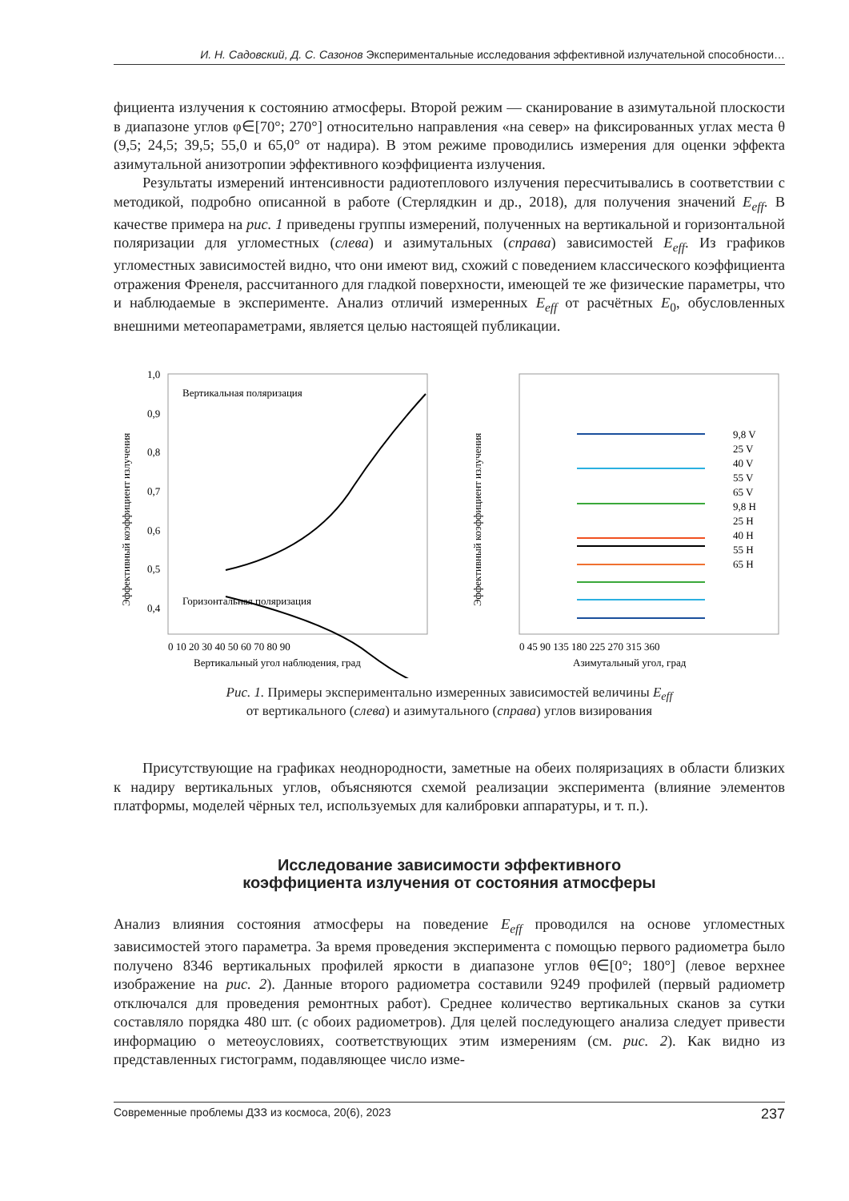И. Н. Садовский, Д. С. Сазонов Экспериментальные исследования эффективной излучательной способности…
фициента излучения к состоянию атмосферы. Второй режим — сканирование в азимутальной плоскости в диапазоне углов φ∈[70°; 270°] относительно направления «на север» на фиксированных углах места θ (9,5; 24,5; 39,5; 55,0 и 65,0° от надира). В этом режиме проводились измерения для оценки эффекта азимутальной анизотропии эффективного коэффициента излучения.
Результаты измерений интенсивности радиотеплового излучения пересчитывались в соответствии с методикой, подробно описанной в работе (Стерлядкин и др., 2018), для получения значений E<sub>eff</sub>. В качестве примера на рис. 1 приведены группы измерений, полученных на вертикальной и горизонтальной поляризации для угломестных (слева) и азимутальных (справа) зависимостей E<sub>eff</sub>. Из графиков угломестных зависимостей видно, что они имеют вид, схожий с поведением классического коэффициента отражения Френеля, рассчитанного для гладкой поверхности, имеющей те же физические параметры, что и наблюдаемые в эксперименте. Анализ отличий измеренных E<sub>eff</sub> от расчётных E<sub>0</sub>, обусловленных внешними метеопараметрами, является целью настоящей публикации.
Эффективный коэффициент излучения
1,0
0,9
0,8
0,7
0,6
0,5
0,4
Вертикальная поляризация
Горизонтальная поляризация
0 10 20 30 40 50 60 70 80 90
Вертикальный угол наблюдения, град
Эффективный коэффициент излучения
9,8 V
25 V
40 V
55 V
65 V
9,8 H
25 H
40 H
55 H
65 H
0 45 90 135 180 225 270 315 360
Азимутальный угол, град
Рис. 1. Примеры экспериментально измеренных зависимостей величины E<sub>eff</sub>
от вертикального (слева) и азимутального (справа) углов визирования
Присутствующие на графиках неоднородности, заметные на обеих поляризациях в области близких к надиру вертикальных углов, объясняются схемой реализации эксперимента (влияние элементов платформы, моделей чёрных тел, используемых для калибровки аппаратуры, и т. п.).
Исследование зависимости эффективного
коэффициента излучения от состояния атмосферы
Анализ влияния состояния атмосферы на поведение E<sub>eff</sub> проводился на основе угломестных зависимостей этого параметра. За время проведения эксперимента с помощью первого радиометра было получено 8346 вертикальных профилей яркости в диапазоне углов θ∈[0°; 180°] (левое верхнее изображение на рис. 2). Данные второго радиометра составили 9249 профилей (первый радиометр отключался для проведения ремонтных работ). Среднее количество вертикальных сканов за сутки составляло порядка 480 шт. (с обоих радиометров). Для целей последующего анализа следует привести информацию о метеоусловиях, соответствующих этим измерениям (см. рис. 2). Как видно из представленных гистограмм, подавляющее число изме-
Современные проблемы ДЗЗ из космоса, 20(6), 2023 237